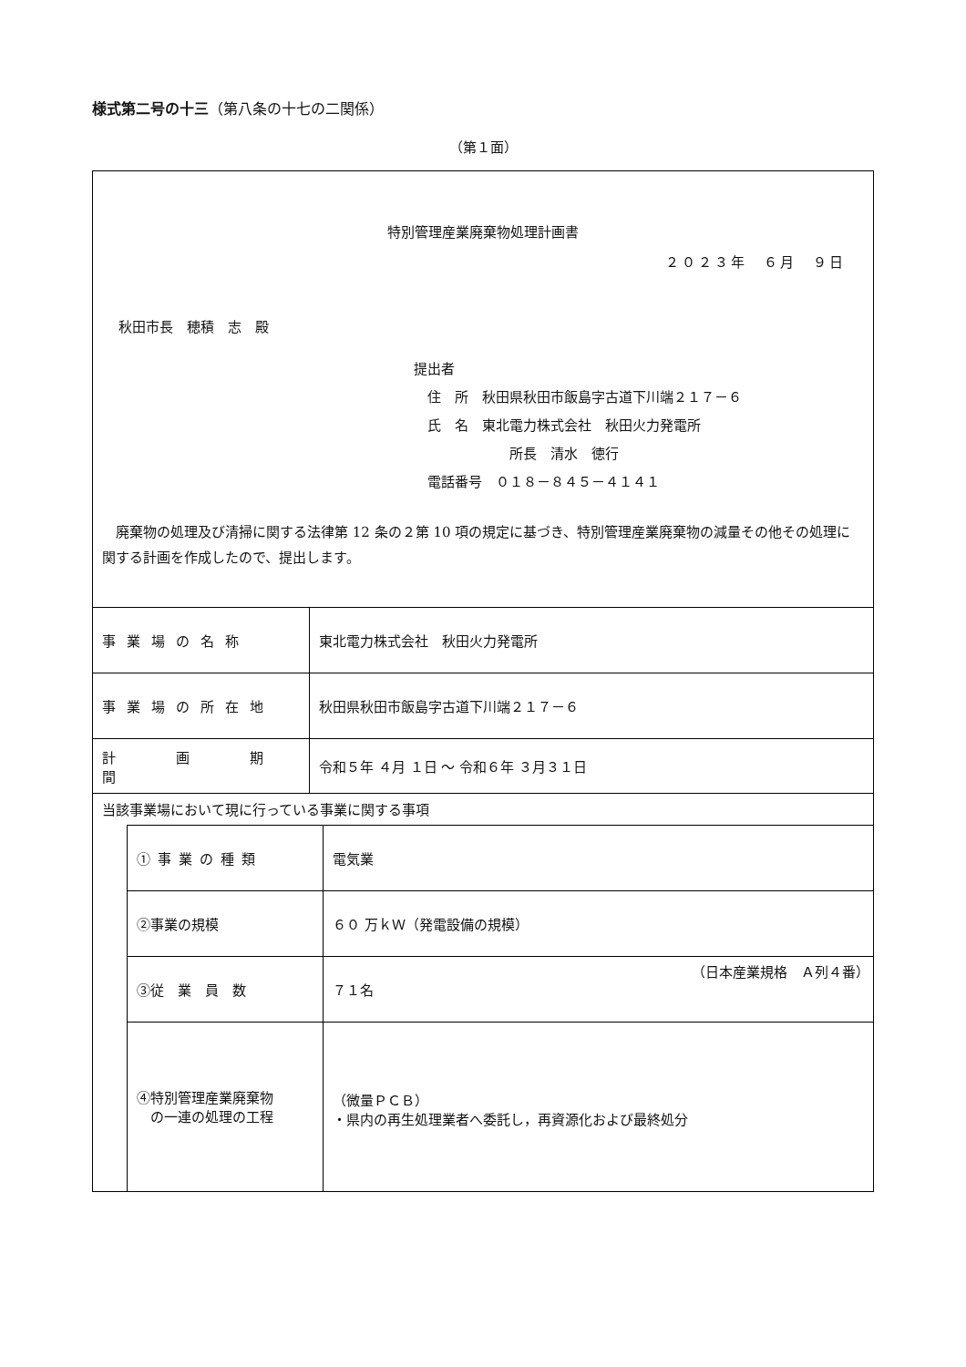様式第二号の十三（第八条の十七の二関係）
（第１面）
特別管理産業廃棄物処理計画書
２０２３年　６月　９日
秋田市長　穂積　志　殿
提出者
　住　所　秋田県秋田市飯島字古道下川端２１７－６
　氏　名　東北電力株式会社　秋田火力発電所
　　　　　　　所長　清水　徳行
　電話番号　０１８－８４５－４１４１
廃棄物の処理及び清掃に関する法律第 12 条の２第 10 項の規定に基づき、特別管理産業廃棄物の減量その他その処理に関する計画を作成したので、提出します。
| 事業場の名称 | 東北電力株式会社 秋田火力発電所 |
| 事業場の所在地 | 秋田県秋田市飯島字古道下川端２１７－６ |
| 計 画 期 間 | 令和５年 ４月 １日 ～ 令和６年 ３月３１日 |
| 当該事業場において現に行っている事業に関する事項 | |
| ①事業の種類 | 電気業 |
| ②事業の規模 | ６０ 万ｋＷ（発電設備の規模） |
| ③従 業 員 数 | ７１名 |
| ④特別管理産業廃棄物 の一連の処理の工程 | （微量ＰＣＢ） ・県内の再生処理業者へ委託し，再資源化および最終処分 |
（日本産業規格　Ａ列４番）